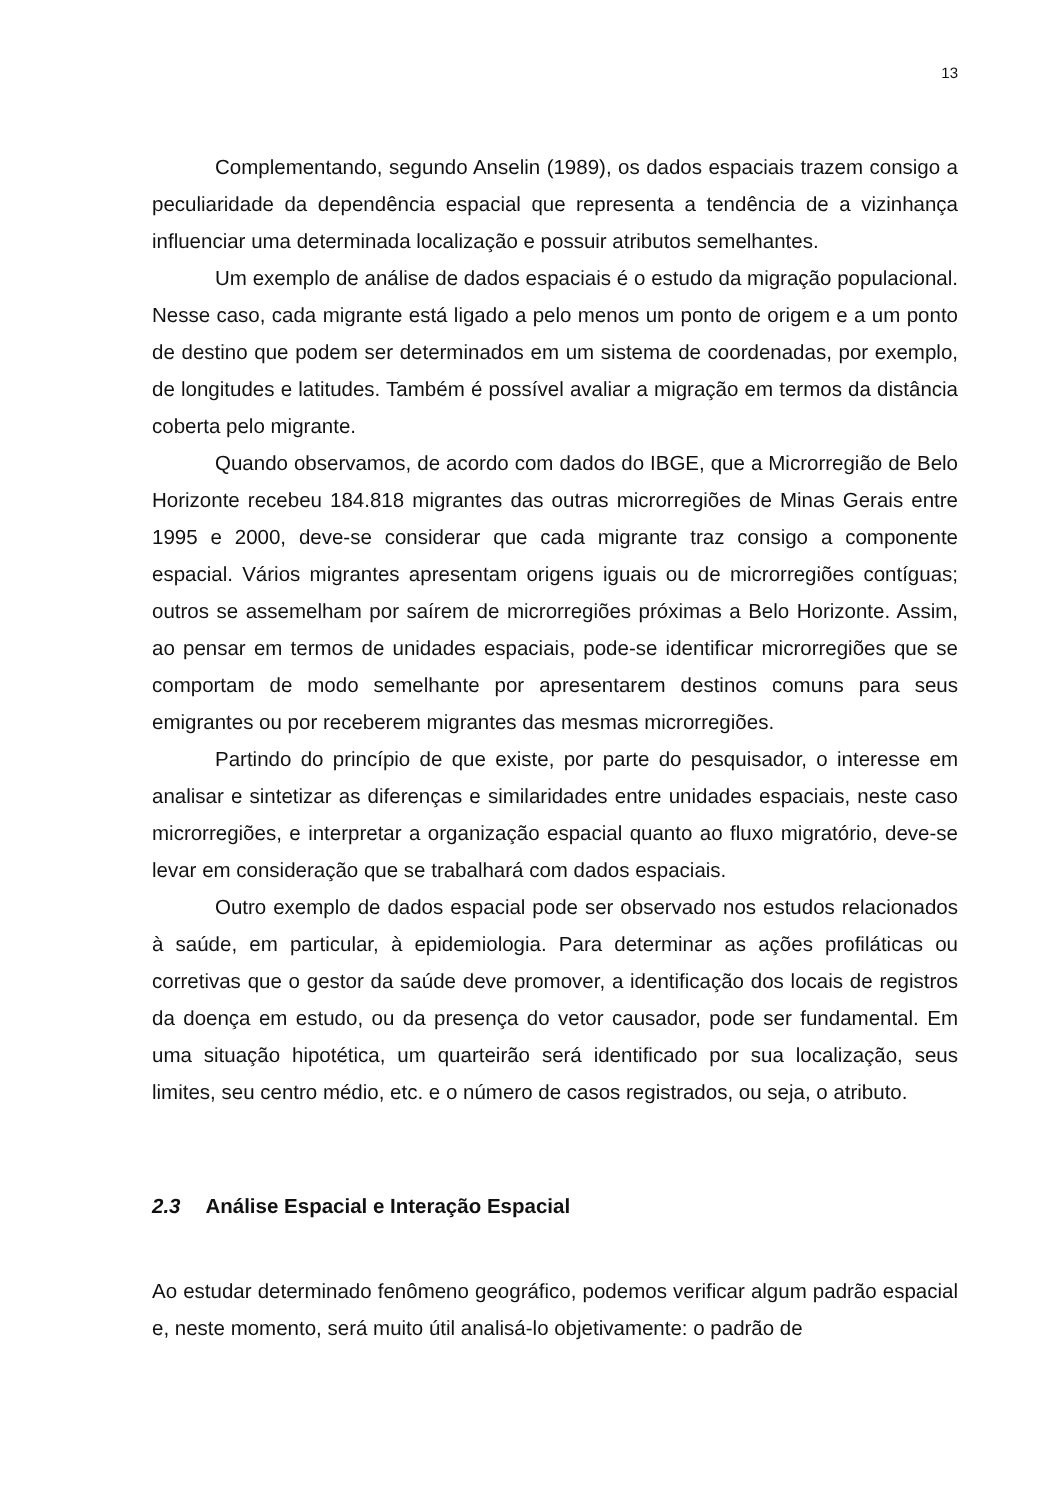13
Complementando, segundo Anselin (1989), os dados espaciais trazem consigo a peculiaridade da dependência espacial que representa a tendência de a vizinhança influenciar uma determinada localização e possuir atributos semelhantes.
Um exemplo de análise de dados espaciais é o estudo da migração populacional. Nesse caso, cada migrante está ligado a pelo menos um ponto de origem e a um ponto de destino que podem ser determinados em um sistema de coordenadas, por exemplo, de longitudes e latitudes. Também é possível avaliar a migração em termos da distância coberta pelo migrante.
Quando observamos, de acordo com dados do IBGE, que a Microrregião de Belo Horizonte recebeu 184.818 migrantes das outras microrregiões de Minas Gerais entre 1995 e 2000, deve-se considerar que cada migrante traz consigo a componente espacial. Vários migrantes apresentam origens iguais ou de microrregiões contíguas; outros se assemelham por saírem de microrregiões próximas a Belo Horizonte. Assim, ao pensar em termos de unidades espaciais, pode-se identificar microrregiões que se comportam de modo semelhante por apresentarem destinos comuns para seus emigrantes ou por receberem migrantes das mesmas microrregiões.
Partindo do princípio de que existe, por parte do pesquisador, o interesse em analisar e sintetizar as diferenças e similaridades entre unidades espaciais, neste caso microrregiões, e interpretar a organização espacial quanto ao fluxo migratório, deve-se levar em consideração que se trabalhará com dados espaciais.
Outro exemplo de dados espacial pode ser observado nos estudos relacionados à saúde, em particular, à epidemiologia. Para determinar as ações profiláticas ou corretivas que o gestor da saúde deve promover, a identificação dos locais de registros da doença em estudo, ou da presença do vetor causador, pode ser fundamental. Em uma situação hipotética, um quarteirão será identificado por sua localização, seus limites, seu centro médio, etc. e o número de casos registrados, ou seja, o atributo.
2.3 Análise Espacial e Interação Espacial
Ao estudar determinado fenômeno geográfico, podemos verificar algum padrão espacial e, neste momento, será muito útil analisá-lo objetivamente: o padrão de